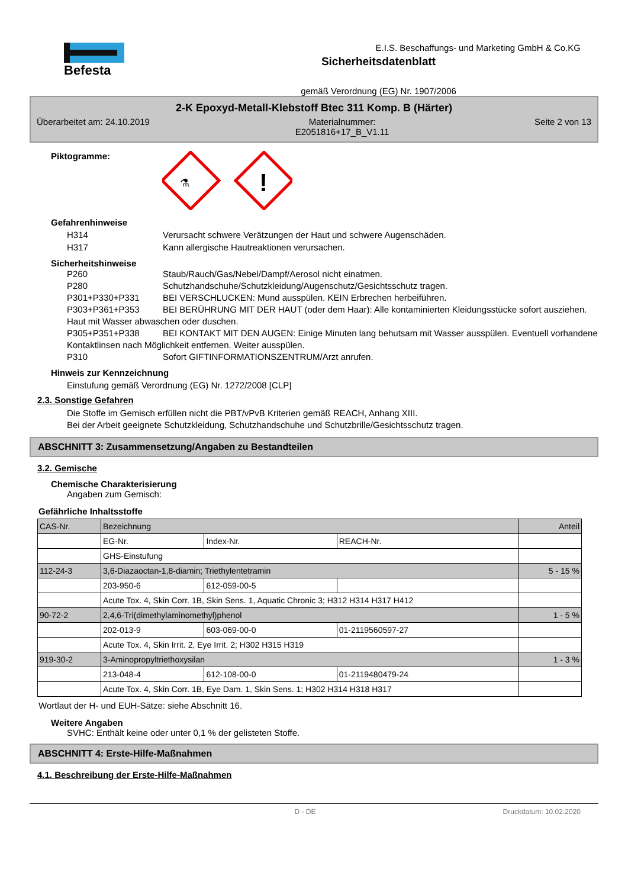Befesta
E.I.S. Beschaffungs- und Marketing GmbH & Co.KG
Sicherheitsdatenblatt
gemäß Verordnung (EG) Nr. 1907/2006
2-K Epoxyd-Metall-Klebstoff Btec 311 Komp. B (Härter)
Überarbeitet am: 24.10.2019 Materialnummer:
E2051816+17_B_V1.11 Seite 2 von 13
Piktogramme:
⚗
!
Gefahrenhinweise
H314 Verursacht schwere Verätzungen der Haut und schwere Augenschäden.
H317 Kann allergische Hautreaktionen verursachen.
Sicherheitshinweise
P260 Staub/Rauch/Gas/Nebel/Dampf/Aerosol nicht einatmen.
P280 Schutzhandschuhe/Schutzkleidung/Augenschutz/Gesichtsschutz tragen.
P301+P330+P331 BEI VERSCHLUCKEN: Mund ausspülen. KEIN Erbrechen herbeiführen.
P303+P361+P353 BEI BERÜHRUNG MIT DER HAUT (oder dem Haar): Alle kontaminierten Kleidungsstücke sofort ausziehen. Haut mit Wasser abwaschen oder duschen.
P305+P351+P338 BEI KONTAKT MIT DEN AUGEN: Einige Minuten lang behutsam mit Wasser ausspülen. Eventuell vorhandene Kontaktlinsen nach Möglichkeit entfernen. Weiter ausspülen.
P310 Sofort GIFTINFORMATIONSZENTRUM/Arzt anrufen.
Hinweis zur Kennzeichnung
Einstufung gemäß Verordnung (EG) Nr. 1272/2008 [CLP]
2.3. Sonstige Gefahren
Die Stoffe im Gemisch erfüllen nicht die PBT/vPvB Kriterien gemäß REACH, Anhang XIII.
Bei der Arbeit geeignete Schutzkleidung, Schutzhandschuhe und Schutzbrille/Gesichtsschutz tragen.
ABSCHNITT 3: Zusammensetzung/Angaben zu Bestandteilen
3.2. Gemische
Chemische Charakterisierung
Angaben zum Gemisch:
Gefährliche Inhaltsstoffe
| CAS-Nr. | Bezeichnung | | | Anteil |
| | EG-Nr. | Index-Nr. | REACH-Nr. | |
| | GHS-Einstufung | | | |
| 112-24-3 | 3,6-Diazaoctan-1,8-diamin; Triethylentetramin | | | 5 - 15 % |
| | 203-950-6 | 612-059-00-5 | | |
| | Acute Tox. 4, Skin Corr. 1B, Skin Sens. 1, Aquatic Chronic 3; H312 H314 H317 H412 | | | |
| 90-72-2 | 2,4,6-Tri(dimethylaminomethyl)phenol | | | 1 - 5 % |
| | 202-013-9 | 603-069-00-0 | 01-2119560597-27 | |
| | Acute Tox. 4, Skin Irrit. 2, Eye Irrit. 2; H302 H315 H319 | | | |
| 919-30-2 | 3-Aminopropyltriethoxysilan | | | 1 - 3 % |
| | 213-048-4 | 612-108-00-0 | 01-2119480479-24 | |
| | Acute Tox. 4, Skin Corr. 1B, Eye Dam. 1, Skin Sens. 1; H302 H314 H318 H317 | | | |
Wortlaut der H- und EUH-Sätze: siehe Abschnitt 16.
Weitere Angaben
SVHC: Enthält keine oder unter 0,1 % der gelisteten Stoffe.
ABSCHNITT 4: Erste-Hilfe-Maßnahmen
4.1. Beschreibung der Erste-Hilfe-Maßnahmen
D - DE Druckdatum: 10.02.2020